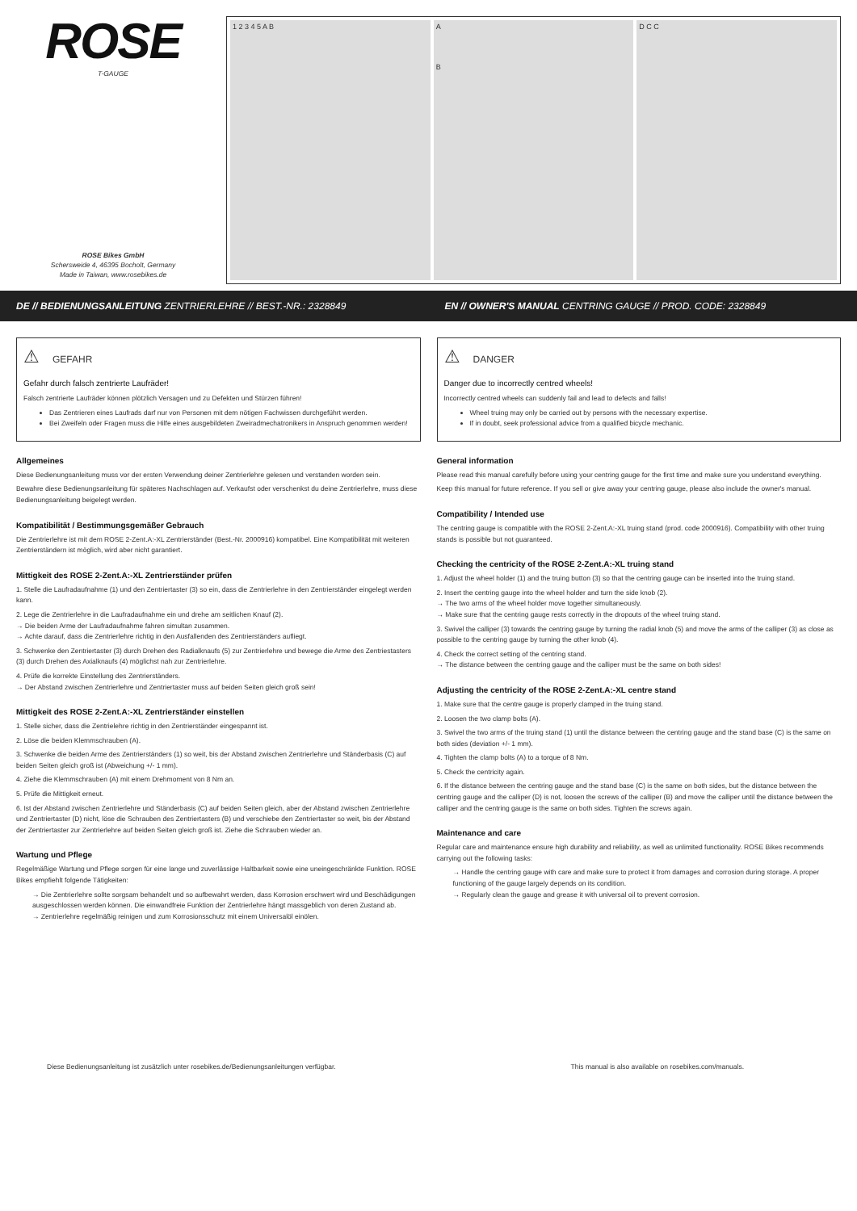ROSE
T-GAUGE
ROSE Bikes GmbH
Schersweide 4, 46395 Bocholt, Germany
Made in Taiwan, www.rosebikes.de
1 2 3 4 5 A B A
B
D C C
DE // BEDIENUNGSANLEITUNG ZENTRIERLEHRE // BEST.-NR.: 2328849
EN // OWNER'S MANUAL CENTRING GAUGE // PROD. CODE: 2328849
⚠ GEFAHR
Gefahr durch falsch zentrierte Laufräder!
Falsch zentrierte Laufräder können plötzlich Versagen und zu Defekten und Stürzen führen!
Das Zentrieren eines Laufrads darf nur von Personen mit dem nötigen Fachwissen durchgeführt werden.
Bei Zweifeln oder Fragen muss die Hilfe eines ausgebildeten Zweiradmechatronikers in Anspruch genommen werden!
Allgemeines
Diese Bedienungsanleitung muss vor der ersten Verwendung deiner Zentrierlehre gelesen und verstanden worden sein.
Bewahre diese Bedienungsanleitung für späteres Nachschlagen auf. Verkaufst oder verschenkst du deine Zentrierlehre, muss diese Bedienungsanleitung beigelegt werden.
Kompatibilität / Bestimmungsgemäßer Gebrauch
Die Zentrierlehre ist mit dem ROSE 2-Zent.A:-XL Zentrierständer (Best.-Nr. 2000916) kompatibel. Eine Kompatibilität mit weiteren Zentrierständern ist möglich, wird aber nicht garantiert.
Mittigkeit des ROSE 2-Zent.A:-XL Zentrierständer prüfen
1. Stelle die Laufradaufnahme (1) und den Zentriertaster (3) so ein, dass die Zentrierlehre in den Zentrierständer eingelegt werden kann.
2. Lege die Zentrierlehre in die Laufradaufnahme ein und drehe am seitlichen Knauf (2).
→ Die beiden Arme der Laufradaufnahme fahren simultan zusammen.
→ Achte darauf, dass die Zentrierlehre richtig in den Ausfallenden des Zentrierständers aufliegt.
3. Schwenke den Zentriertaster (3) durch Drehen des Radialknaufs (5) zur Zentrierlehre und bewege die Arme des Zentriestasters (3) durch Drehen des Axialknaufs (4) möglichst nah zur Zentrierlehre.
4. Prüfe die korrekte Einstellung des Zentrierständers.
→ Der Abstand zwischen Zentrierlehre und Zentriertaster muss auf beiden Seiten gleich groß sein!
Mittigkeit des ROSE 2-Zent.A:-XL Zentrierständer einstellen
1. Stelle sicher, dass die Zentrielehre richtig in den Zentrierständer eingespannt ist.
2. Löse die beiden Klemmschrauben (A).
3. Schwenke die beiden Arme des Zentrierständers (1) so weit, bis der Abstand zwischen Zentrierlehre und Ständerbasis (C) auf beiden Seiten gleich groß ist (Abweichung +/- 1 mm).
4. Ziehe die Klemmschrauben (A) mit einem Drehmoment von 8 Nm an.
5. Prüfe die Mittigkeit erneut.
6. Ist der Abstand zwischen Zentrierlehre und Ständerbasis (C) auf beiden Seiten gleich, aber der Abstand zwischen Zentrierlehre und Zentriertaster (D) nicht, löse die Schrauben des Zentriertasters (B) und verschiebe den Zentriertaster so weit, bis der Abstand der Zentriertaster zur Zentrierlehre auf beiden Seiten gleich groß ist. Ziehe die Schrauben wieder an.
Wartung und Pflege
Regelmäßige Wartung und Pflege sorgen für eine lange und zuverlässige Haltbarkeit sowie eine uneingeschränkte Funktion. ROSE Bikes empfiehlt folgende Tätigkeiten:
→ Die Zentrierlehre sollte sorgsam behandelt und so aufbewahrt werden, dass Korrosion erschwert wird und Beschädigungen ausgeschlossen werden können. Die einwandfreie Funktion der Zentrierlehre hängt massgeblich von deren Zustand ab.
→ Zentrierlehre regelmäßig reinigen und zum Korrosionsschutz mit einem Universalöl einölen.
⚠ DANGER
Danger due to incorrectly centred wheels!
Incorrectly centred wheels can suddenly fail and lead to defects and falls!
Wheel truing may only be carried out by persons with the necessary expertise.
If in doubt, seek professional advice from a qualified bicycle mechanic.
General information
Please read this manual carefully before using your centring gauge for the first time and make sure you understand everything.
Keep this manual for future reference. If you sell or give away your centring gauge, please also include the owner's manual.
Compatibility / Intended use
The centring gauge is compatible with the ROSE 2-Zent.A:-XL truing stand (prod. code 2000916). Compatibility with other truing stands is possible but not guaranteed.
Checking the centricity of the ROSE 2-Zent.A:-XL truing stand
1. Adjust the wheel holder (1) and the truing button (3) so that the centring gauge can be inserted into the truing stand.
2. Insert the centring gauge into the wheel holder and turn the side knob (2).
→ The two arms of the wheel holder move together simultaneously.
→ Make sure that the centring gauge rests correctly in the dropouts of the wheel truing stand.
3. Swivel the calliper (3) towards the centring gauge by turning the radial knob (5) and move the arms of the calliper (3) as close as possible to the centring gauge by turning the other knob (4).
4. Check the correct setting of the centring stand.
→ The distance between the centring gauge and the calliper must be the same on both sides!
Adjusting the centricity of the ROSE 2-Zent.A:-XL centre stand
1. Make sure that the centre gauge is properly clamped in the truing stand.
2. Loosen the two clamp bolts (A).
3. Swivel the two arms of the truing stand (1) until the distance between the centring gauge and the stand base (C) is the same on both sides (deviation +/- 1 mm).
4. Tighten the clamp bolts (A) to a torque of 8 Nm.
5. Check the centricity again.
6. If the distance between the centring gauge and the stand base (C) is the same on both sides, but the distance between the centring gauge and the calliper (D) is not, loosen the screws of the calliper (B) and move the calliper until the distance between the calliper and the centring gauge is the same on both sides. Tighten the screws again.
Maintenance and care
Regular care and maintenance ensure high durability and reliability, as well as unlimited functionality. ROSE Bikes recommends carrying out the following tasks:
→ Handle the centring gauge with care and make sure to protect it from damages and corrosion during storage. A proper functioning of the gauge largely depends on its condition.
→ Regularly clean the gauge and grease it with universal oil to prevent corrosion.
Diese Bedienungsanleitung ist zusätzlich unter rosebikes.de/Bedienungsanleitungen verfügbar. This manual is also available on rosebikes.com/manuals.